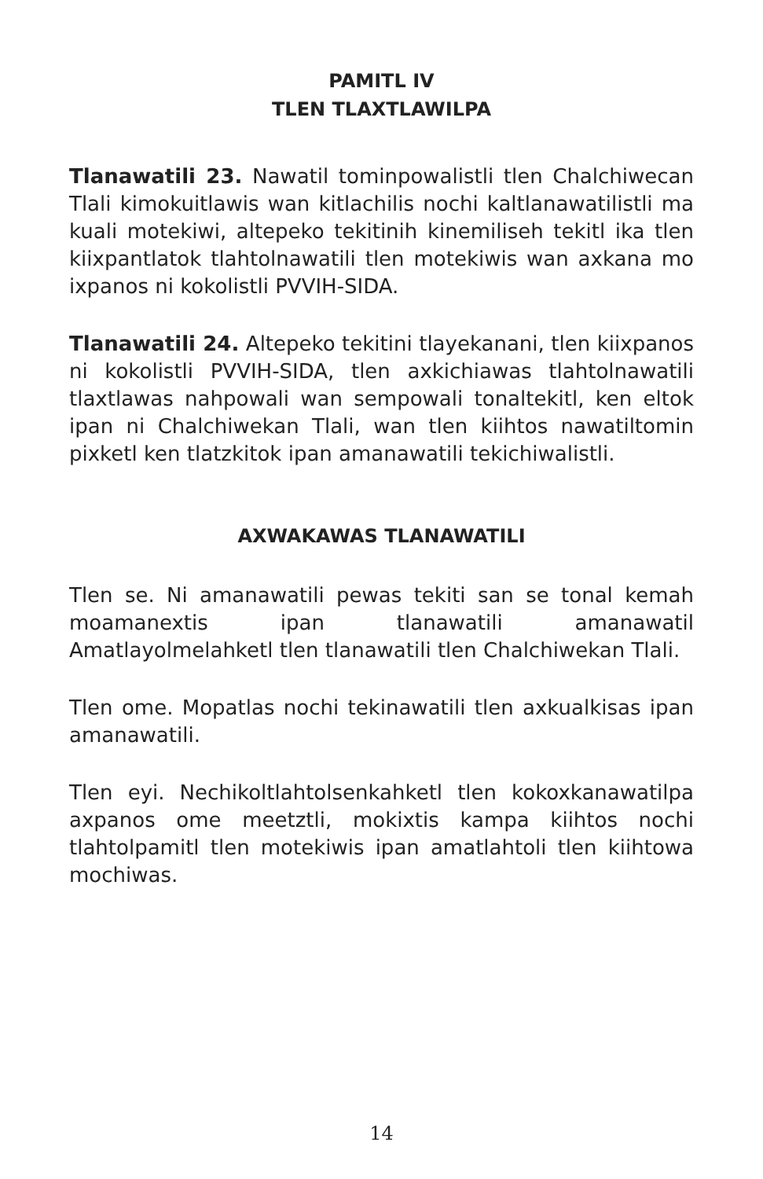PAMITL IV
TLEN TLAXTLAWILPA
Tlanawatili 23. Nawatil tominpowalistli tlen Chalchiwecan Tlali kimokuitlawis wan kitlachilis nochi kaltlanawatilistli ma kuali motekiwi, altepeko tekitinih kinemiliseh tekitl ika tlen kiixpantlatok tlahtolnawatili tlen motekiwis wan axkana mo ixpanos ni kokolistli PVVIH-SIDA.
Tlanawatili 24. Altepeko tekitini tlayekanani, tlen kiixpanos ni kokolistli PVVIH-SIDA, tlen axkichiawas tlahtolnawatili tlaxtlawas nahpowali wan sempowali tonaltekitl, ken eltok ipan ni Chalchiwekan Tlali, wan tlen kiihtos nawatiltomin pixketl ken tlatzkitok ipan amanawatili tekichiwalistli.
AXWAKAWAS TLANAWATILI
Tlen se. Ni amanawatili pewas tekiti san se tonal kemah moamanextis ipan tlanawatili amanawatil Amatlayolmelahketl tlen tlanawatili tlen Chalchiwekan Tlali.
Tlen ome. Mopatlas nochi tekinawatili tlen axkualkisas ipan amanawatili.
Tlen eyi. Nechikoltlahtolsenkahketl tlen kokoxkanawatilpa axpanos ome meetztli, mokixtis kampa kiihtos nochi tlahtolpamitl tlen motekiwis ipan amatlahtoli tlen kiihtowa mochiwas.
14